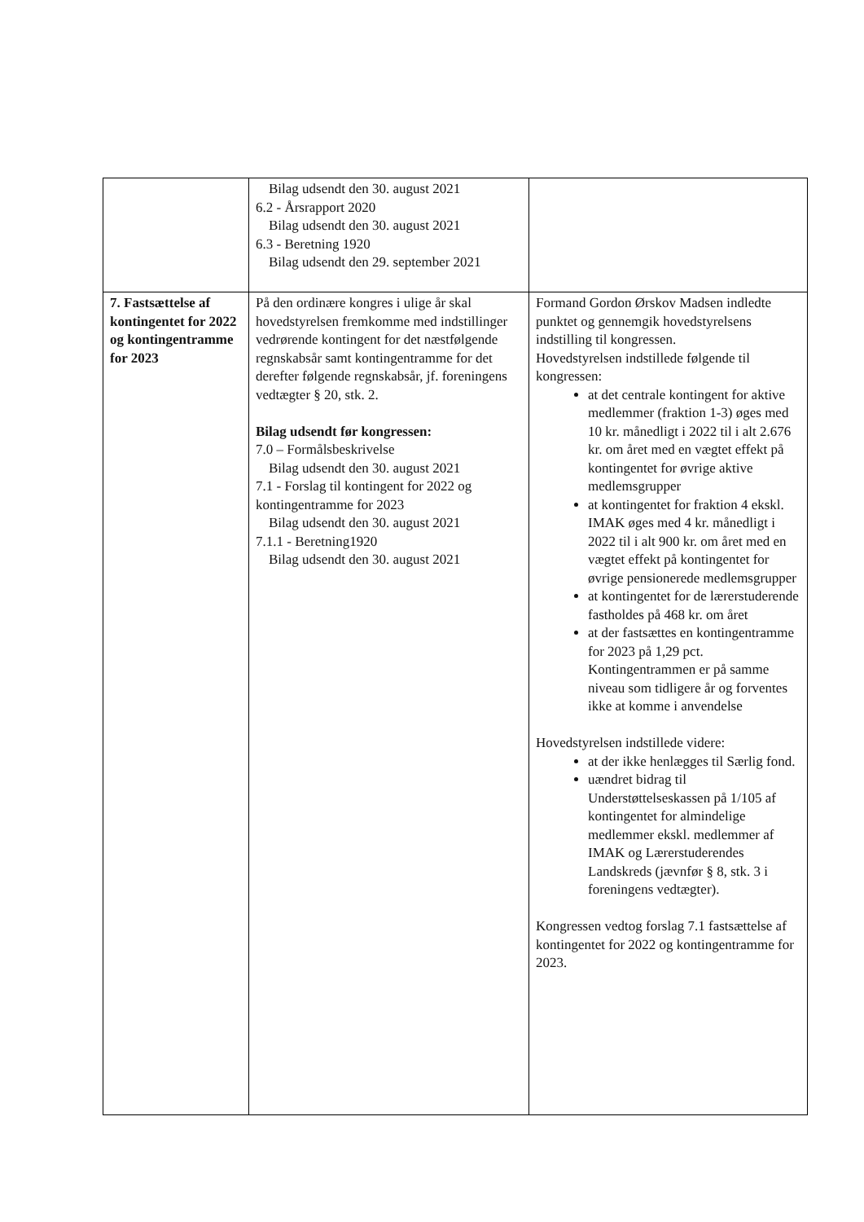| | Bilag udsendt den 30. august 2021 6.2 - Årsrapport 2020 Bilag udsendt den 30. august 2021 6.3 - Beretning 1920 Bilag udsendt den 29. september 2021 | |
| 7. Fastsættelse af kontingentet for 2022 og kontin­gentramme for 2023 | På den ordinære kongres i ulige år skal hovedstyrelsen fremkomme med indstillinger vedrørende kontingent for det næstfølgende regnskabsår samt kontingentramme for det derefter følgende regnskabsår, jf. foreningens vedtægter § 20, stk. 2. Bilag udsendt før kongressen: 7.0 – Formålsbeskrivelse Bilag udsendt den 30. august 2021 7.1 - Forslag til kontingent for 2022 og kontingentramme for 2023 Bilag udsendt den 30. august 2021 7.1.1 - Beretning1920 Bilag udsendt den 30. august 2021 | Formand Gordon Ørskov Madsen indledte punktet og gennemgik hovedstyrelsens indstilling til kongressen. Hovedstyrelsen indstillede følgende til kongressen: at det centrale kontingent for aktive medlemmer (fraktion 1-3) øges med 10 kr. månedligt i 2022 til i alt 2.676 kr. om året med en vægtet effekt på kontingentet for øvrige aktive medlemsgrupper at kontingentet for fraktion 4 ekskl. IMAK øges med 4 kr. månedligt i 2022 til i alt 900 kr. om året med en vægtet effekt på kontingentet for øvrige pensionerede medlemsgrupper at kontingentet for de lærerstuderende fastholdes på 468 kr. om året at der fastsættes en kontingentramme for 2023 på 1,29 pct. Kontingentrammen er på samme niveau som tidligere år og forventes ikke at komme i anvendelse Hovedstyrelsen indstillede videre: at der ikke henlægges til Særlig fond. uændret bidrag til Understøttelseskassen på 1/105 af kontingentet for almindelige medlemmer ekskl. medlemmer af IMAK og Lærerstuderendes Landskreds (jævnfør § 8, stk. 3 i foreningens vedtægter). Kongressen vedtog forslag 7.1 fastsættelse af kontingentet for 2022 og kontingentramme for 2023. |